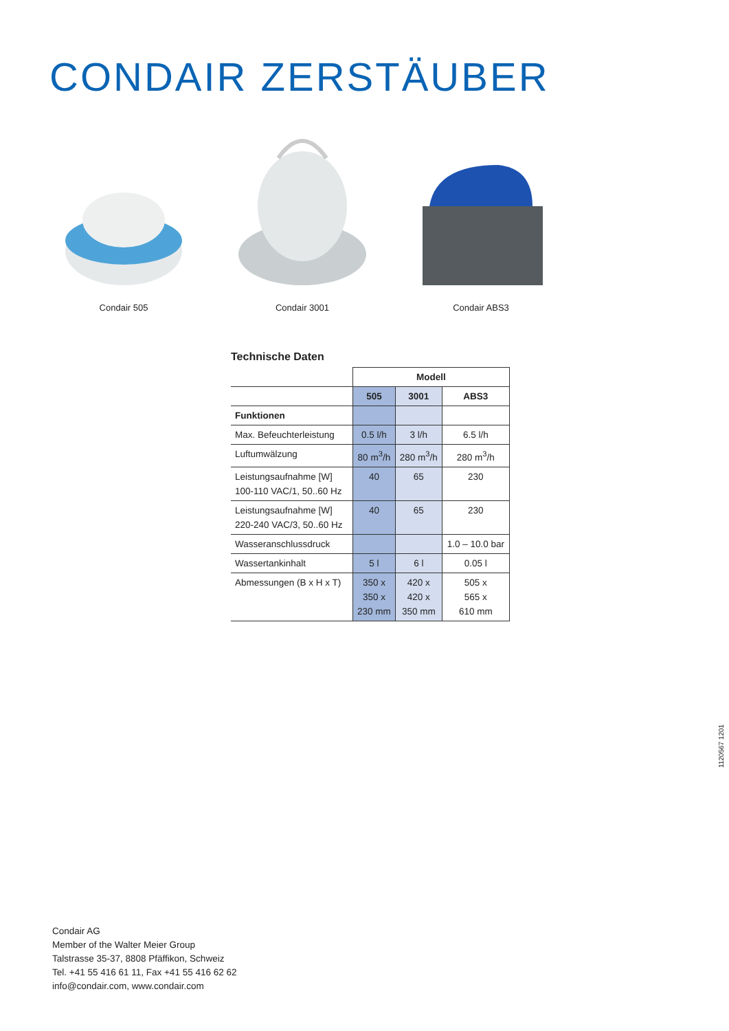CONDAIR ZERSTÄUBER
Condair 505 Condair 3001 Condair ABS3
Technische Daten
| | Modell | | |
| | 505 | 3001 | ABS3 |
| Funktionen | | | |
| Max. Befeuchterleistung | 0.5 l/h | 3 l/h | 6.5 l/h |
| Luftumwälzung | 80 m<sup>3</sup>/h | 280 m<sup>3</sup>/h | 280 m<sup>3</sup>/h |
| Leistungsaufnahme [W] 100-110 VAC/1, 50..60 Hz | 40 | 65 | 230 |
| Leistungsaufnahme [W] 220-240 VAC/3, 50..60 Hz | 40 | 65 | 230 |
| Wasseranschlussdruck | | | 1.0 – 10.0 bar |
| Wassertankinhalt | 5 l | 6 l | 0.05 l |
| Abmessungen (B x H x T) | 350 x 350 x 230 mm | 420 x 420 x 350 mm | 505 x 565 x 610 mm |
1120567 1201
Condair AG
Member of the Walter Meier Group
Talstrasse 35-37, 8808 Pfäffikon, Schweiz
Tel. +41 55 416 61 11, Fax +41 55 416 62 62
info@condair.com, www.condair.com